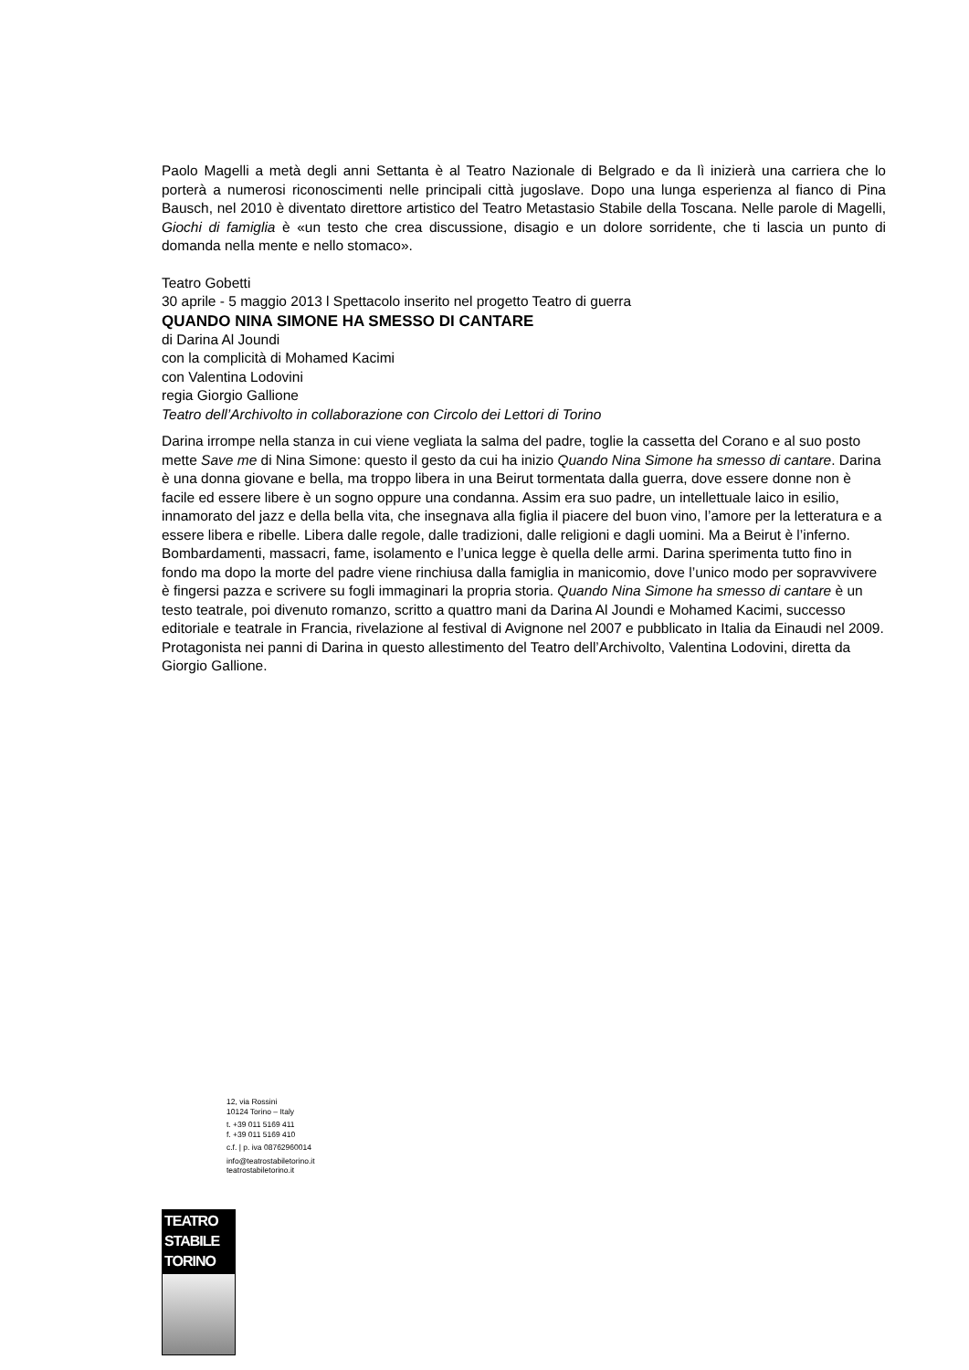Paolo Magelli a metà degli anni Settanta è al Teatro Nazionale di Belgrado e da lì inizierà una carriera che lo porterà a numerosi riconoscimenti nelle principali città jugoslave. Dopo una lunga esperienza al fianco di Pina Bausch, nel 2010 è diventato direttore artistico del Teatro Metastasio Stabile della Toscana. Nelle parole di Magelli, Giochi di famiglia è «un testo che crea discussione, disagio e un dolore sorridente, che ti lascia un punto di domanda nella mente e nello stomaco».
Teatro Gobetti
30 aprile - 5 maggio 2013 l Spettacolo inserito nel progetto Teatro di guerra
QUANDO NINA SIMONE HA SMESSO DI CANTARE
di Darina Al Joundi
con la complicità di Mohamed Kacimi
con Valentina Lodovini
regia Giorgio Gallione
Teatro dell’Archivolto in collaborazione con Circolo dei Lettori di Torino
Darina irrompe nella stanza in cui viene vegliata la salma del padre, toglie la cassetta del Corano e al suo posto mette Save me di Nina Simone: questo il gesto da cui ha inizio Quando Nina Simone ha smesso di cantare. Darina è una donna giovane e bella, ma troppo libera in una Beirut tormentata dalla guerra, dove essere donne non è facile ed essere libere è un sogno oppure una condanna. Assim era suo padre, un intellettuale laico in esilio, innamorato del jazz e della bella vita, che insegnava alla figlia il piacere del buon vino, l’amore per la letteratura e a essere libera e ribelle. Libera dalle regole, dalle tradizioni, dalle religioni e dagli uomini. Ma a Beirut è l’inferno. Bombardamenti, massacri, fame, isolamento e l’unica legge è quella delle armi. Darina sperimenta tutto fino in fondo ma dopo la morte del padre viene rinchiusa dalla famiglia in manicomio, dove l’unico modo per sopravvivere è fingersi pazza e scrivere su fogli immaginari la propria storia. Quando Nina Simone ha smesso di cantare è un testo teatrale, poi divenuto romanzo, scritto a quattro mani da Darina Al Joundi e Mohamed Kacimi, successo editoriale e teatrale in Francia, rivelazione al festival di Avignone nel 2007 e pubblicato in Italia da Einaudi nel 2009. Protagonista nei panni di Darina in questo allestimento del Teatro dell’Archivolto, Valentina Lodovini, diretta da Giorgio Gallione.
12, via Rossini
10124 Torino – Italy
t. +39 011 5169 411
f. +39 011 5169 410
c.f. | p. iva 08762960014
info@teatrostabiletorino.it
teatrostabiletorino.it
TEATRO
STABILE
TORINO